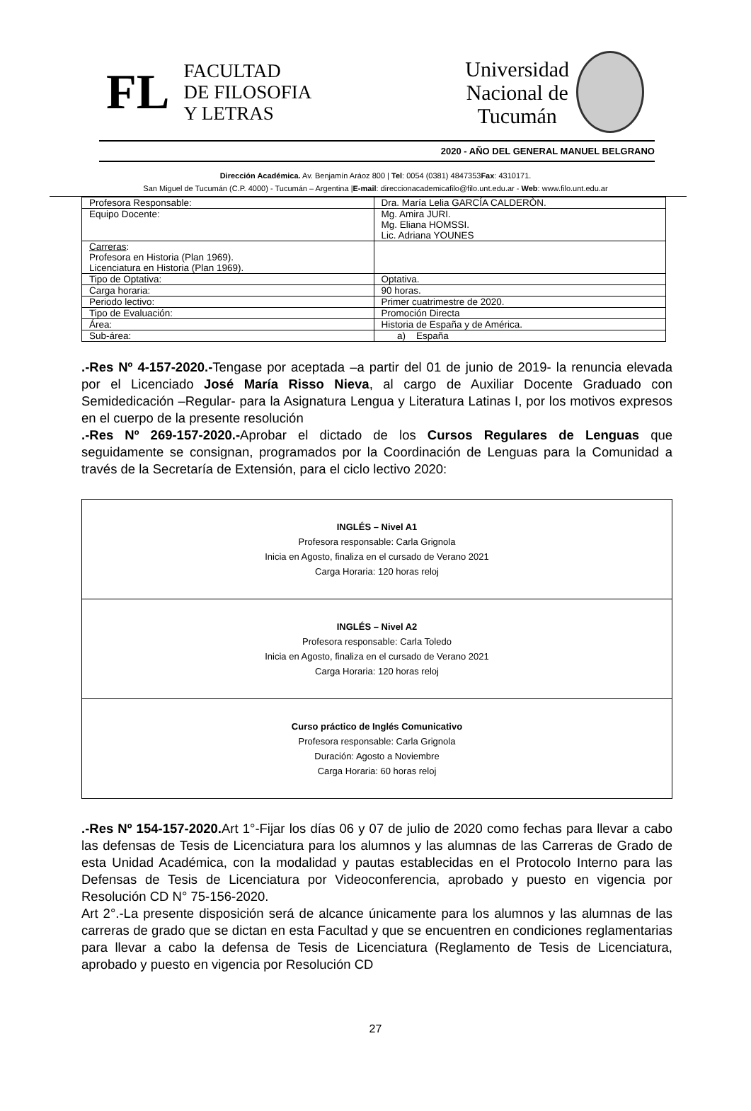FL
FACULTAD
DE FILOSOFIA
Y LETRAS
Universidad
Nacional de
Tucumán
2020 - AÑO DEL GENERAL MANUEL BELGRANO
Dirección Académica. Av. Benjamín Aráoz 800 | Tel: 0054 (0381) 4847353Fax: 4310171.
San Miguel de Tucumán (C.P. 4000) - Tucumán – Argentina |E-mail: direccionacademicafilo@filo.unt.edu.ar - Web: www.filo.unt.edu.ar
| Profesora Responsable: | Dra. María Lelia GARCÍA CALDERÒN. |
| Equipo Docente: | Mg. Amira JURI. Mg. Eliana HOMSSI. Lic. Adriana YOUNES |
| Carreras : Profesora en Historia (Plan 1969). Licenciatura en Historia (Plan 1969). | |
| Tipo de Optativa: | Optativa. |
| Carga horaria: | 90 horas. |
| Periodo lectivo: | Primer cuatrimestre de 2020. |
| Tipo de Evaluación: | Promoción Directa |
| Área: | Historia de España y de América. |
| Sub-área: | a) España |
.-Res Nº 4-157-2020.-Tengase por aceptada –a partir del 01 de junio de 2019- la renuncia elevada por el Licenciado José María Risso Nieva, al cargo de Auxiliar Docente Graduado con Semidedicación –Regular- para la Asignatura Lengua y Literatura Latinas I, por los motivos expresos en el cuerpo de la presente resolución
.-Res Nº 269-157-2020.-Aprobar el dictado de los Cursos Regulares de Lenguas que seguidamente se consignan, programados por la Coordinación de Lenguas para la Comunidad a través de la Secretaría de Extensión, para el ciclo lectivo 2020:
| INGLÉS – Nivel A1 Profesora responsable: Carla Grignola Inicia en Agosto, finaliza en el cursado de Verano 2021 Carga Horaria: 120 horas reloj |
| INGLÉS – Nivel A2 Profesora responsable: Carla Toledo Inicia en Agosto, finaliza en el cursado de Verano 2021 Carga Horaria: 120 horas reloj |
| Curso práctico de Inglés Comunicativo Profesora responsable: Carla Grignola Duración: Agosto a Noviembre Carga Horaria: 60 horas reloj |
.-Res Nº 154-157-2020. Art 1°-Fijar los días 06 y 07 de julio de 2020 como fechas para llevar a cabo las defensas de Tesis de Licenciatura para los alumnos y las alumnas de las Carreras de Grado de esta Unidad Académica, con la modalidad y pautas establecidas en el Protocolo Interno para las Defensas de Tesis de Licenciatura por Videoconferencia, aprobado y puesto en vigencia por Resolución CD N° 75-156-2020.
Art 2°.-La presente disposición será de alcance únicamente para los alumnos y las alumnas de las carreras de grado que se dictan en esta Facultad y que se encuentren en condiciones reglamentarias para llevar a cabo la defensa de Tesis de Licenciatura (Reglamento de Tesis de Licenciatura, aprobado y puesto en vigencia por Resolución CD
27